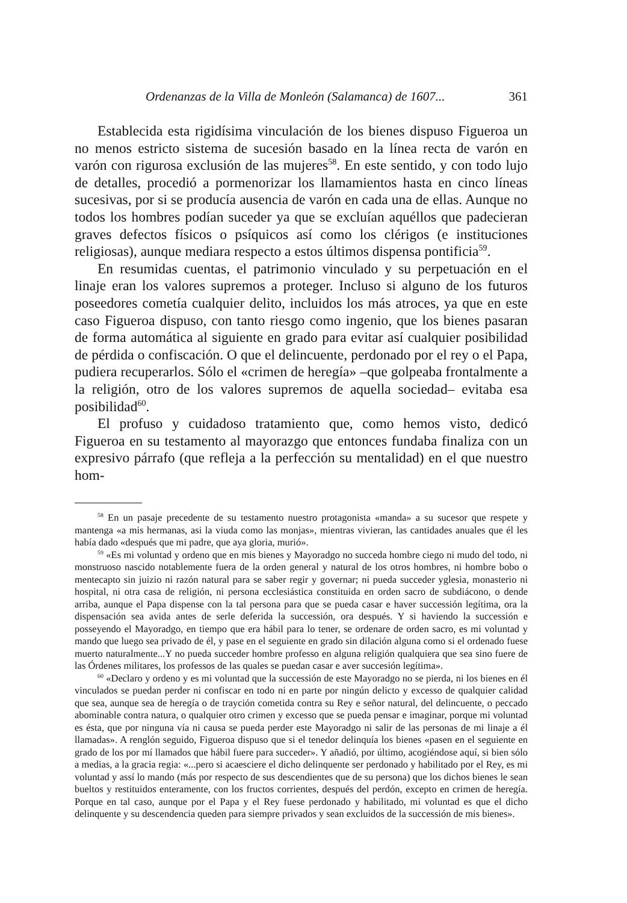Ordenanzas de la Villa de Monleón (Salamanca) de 1607... 361
Establecida esta rigidísima vinculación de los bienes dispuso Figueroa un no menos estricto sistema de sucesión basado en la línea recta de varón en varón con rigurosa exclusión de las mujeres<sup>58</sup>. En este sentido, y con todo lujo de detalles, procedió a pormenorizar los llamamientos hasta en cinco líneas sucesivas, por si se producía ausencia de varón en cada una de ellas. Aunque no todos los hombres podían suceder ya que se excluían aquéllos que padecieran graves defectos físicos o psíquicos así como los clérigos (e instituciones religiosas), aunque mediara respecto a estos últimos dispensa pontificia<sup>59</sup>.
En resumidas cuentas, el patrimonio vinculado y su perpetuación en el linaje eran los valores supremos a proteger. Incluso si alguno de los futuros poseedores cometía cualquier delito, incluidos los más atroces, ya que en este caso Figueroa dispuso, con tanto riesgo como ingenio, que los bienes pasaran de forma automática al siguiente en grado para evitar así cualquier posibilidad de pérdida o confiscación. O que el delincuente, perdonado por el rey o el Papa, pudiera recuperarlos. Sólo el «crimen de heregía» –que golpeaba frontalmente a la religión, otro de los valores supremos de aquella sociedad– evitaba esa posibilidad<sup>60</sup>.
El profuso y cuidadoso tratamiento que, como hemos visto, dedicó Figueroa en su testamento al mayorazgo que entonces fundaba finaliza con un expresivo párrafo (que refleja a la perfección su mentalidad) en el que nuestro hom-
<sup>58</sup> En un pasaje precedente de su testamento nuestro protagonista «manda» a su sucesor que respete y mantenga «a mis hermanas, asi la viuda como las monjas», mientras vivieran, las cantidades anuales que él les había dado «después que mi padre, que aya gloria, murió».
<sup>59</sup> «Es mi voluntad y ordeno que en mis bienes y Mayoradgo no succeda hombre ciego ni mudo del todo, ni monstruoso nascido notablemente fuera de la orden general y natural de los otros hombres, ni hombre bobo o mentecapto sin juizio ni razón natural para se saber regir y governar; ni pueda succeder yglesia, monasterio ni hospital, ni otra casa de religión, ni persona ecclesiástica constituida en orden sacro de subdiácono, o dende arriba, aunque el Papa dispense con la tal persona para que se pueda casar e haver successión legítima, ora la dispensación sea avida antes de serle deferida la successión, ora después. Y si haviendo la successión e posseyendo el Mayoradgo, en tiempo que era hábil para lo tener, se ordenare de orden sacro, es mi voluntad y mando que luego sea privado de él, y pase en el seguiente en grado sin dilación alguna como si el ordenado fuese muerto naturalmente...Y no pueda succeder hombre professo en alguna religión qualquiera que sea sino fuere de las Órdenes militares, los professos de las quales se puedan casar e aver succesión legítima».
<sup>60</sup> «Declaro y ordeno y es mi voluntad que la successión de este Mayoradgo no se pierda, ni los bienes en él vinculados se puedan perder ni confiscar en todo ni en parte por ningún delicto y excesso de qualquier calidad que sea, aunque sea de heregía o de trayción cometida contra su Rey e señor natural, del delincuente, o peccado abominable contra natura, o qualquier otro crimen y excesso que se pueda pensar e imaginar, porque mi voluntad es ésta, que por ninguna vía ni causa se pueda perder este Mayoradgo ni salir de las personas de mi linaje a él llamadas». A renglón seguido, Figueroa dispuso que si el tenedor delinquía los bienes «pasen en el seguiente en grado de los por mí llamados que hábil fuere para succeder». Y añadió, por último, acogiéndose aquí, si bien sólo a medias, a la gracia regia: «...pero si acaesciere el dicho delinquente ser perdonado y habilitado por el Rey, es mi voluntad y assí lo mando (más por respecto de sus descendientes que de su persona) que los dichos bienes le sean bueltos y restituidos enteramente, con los fructos corrientes, después del perdón, excepto en crimen de heregía. Porque en tal caso, aunque por el Papa y el Rey fuese perdonado y habilitado, mi voluntad es que el dicho delinquente y su descendencia queden para siempre privados y sean excluidos de la successión de mis bienes».